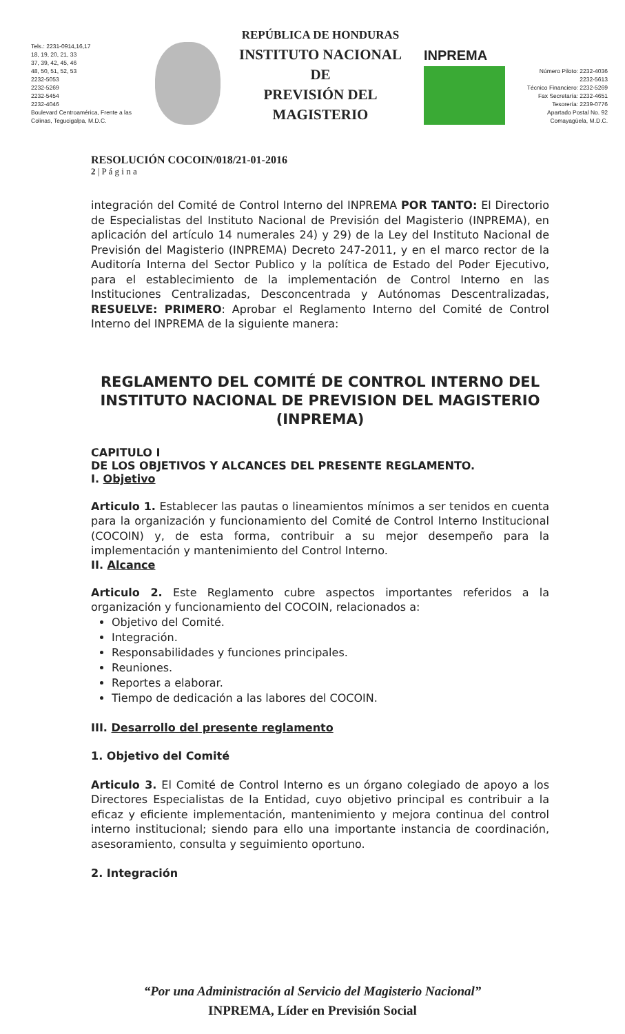Tels.: 2231-0914,16,17
18, 19, 20, 21, 33
37, 39, 42, 45, 46
48, 50, 51, 52, 53
2232-5053
2232-5269
2232-5454
2232-4046
Boulevard Centroamérica, Frente a las Colinas, Tegucigalpa, M.D.C.
REPÚBLICA DE HONDURAS
INSTITUTO NACIONAL
DE
PREVISIÓN DEL MAGISTERIO
INPREMA
Número Piloto: 2232-4036
2232-5613
Técnico Financiero: 2232-5269
Fax Secretaría: 2232-4651
Tesorería: 2239-0776
Apartado Postal No. 92
Comayagüela, M.D.C.
RESOLUCIÓN COCOIN/018/21-01-2016
2 | P á g i n a
integración del Comité de Control Interno del INPREMA POR TANTO: El Directorio de Especialistas del Instituto Nacional de Previsión del Magisterio (INPREMA), en aplicación del artículo 14 numerales 24) y 29) de la Ley del Instituto Nacional de Previsión del Magisterio (INPREMA) Decreto 247-2011, y en el marco rector de la Auditoría Interna del Sector Publico y la política de Estado del Poder Ejecutivo, para el establecimiento de la implementación de Control Interno en las Instituciones Centralizadas, Desconcentrada y Autónomas Descentralizadas, RESUELVE: PRIMERO: Aprobar el Reglamento Interno del Comité de Control Interno del INPREMA de la siguiente manera:
REGLAMENTO DEL COMITÉ DE CONTROL INTERNO DEL INSTITUTO NACIONAL DE PREVISION DEL MAGISTERIO (INPREMA)
CAPITULO I
DE LOS OBJETIVOS Y ALCANCES DEL PRESENTE REGLAMENTO.
I. Objetivo
Articulo 1. Establecer las pautas o lineamientos mínimos a ser tenidos en cuenta para la organización y funcionamiento del Comité de Control Interno Institucional (COCOIN) y, de esta forma, contribuir a su mejor desempeño para la implementación y mantenimiento del Control Interno.
II. Alcance
Articulo 2. Este Reglamento cubre aspectos importantes referidos a la organización y funcionamiento del COCOIN, relacionados a:
Objetivo del Comité.
Integración.
Responsabilidades y funciones principales.
Reuniones.
Reportes a elaborar.
Tiempo de dedicación a las labores del COCOIN.
III. Desarrollo del presente reglamento
1. Objetivo del Comité
Articulo 3. El Comité de Control Interno es un órgano colegiado de apoyo a los Directores Especialistas de la Entidad, cuyo objetivo principal es contribuir a la eficaz y eficiente implementación, mantenimiento y mejora continua del control interno institucional; siendo para ello una importante instancia de coordinación, asesoramiento, consulta y seguimiento oportuno.
2. Integración
“Por una Administración al Servicio del Magisterio Nacional”
INPREMA, Líder en Previsión Social